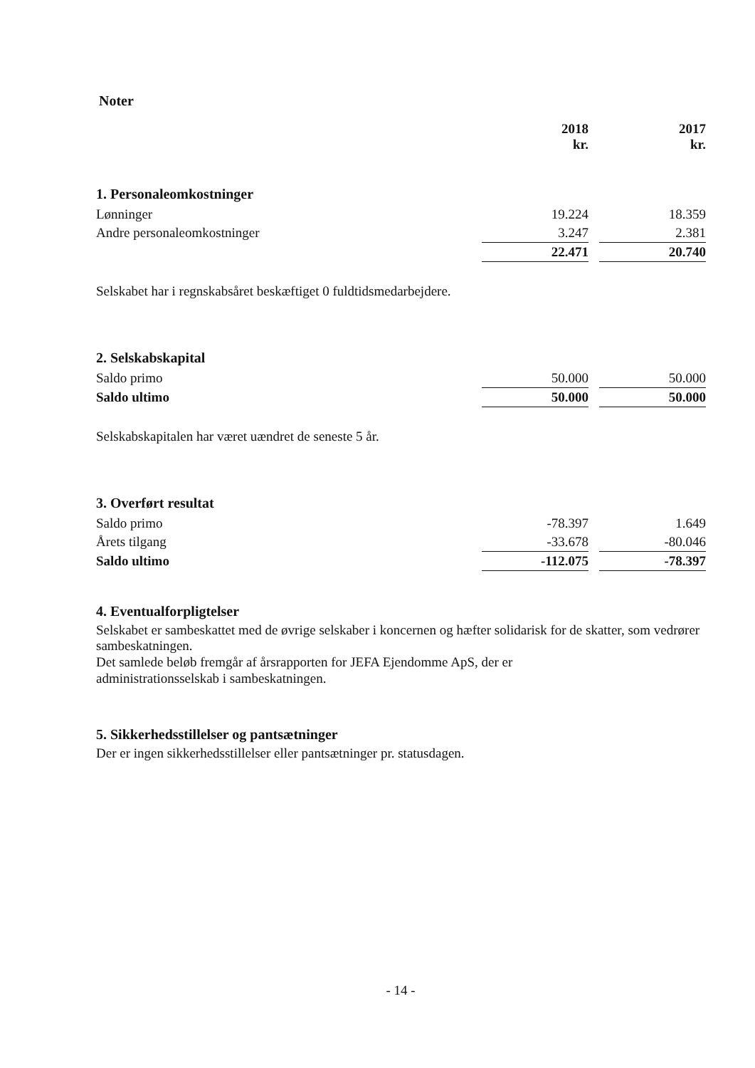Noter
| | 2018 kr. | | 2017 kr. |
1. Personaleomkostninger
| Lønninger | 19.224 | | 18.359 |
| Andre personaleomkostninger | 3.247 | | 2.381 |
| | 22.471 | | 20.740 |
Selskabet har i regnskabsåret beskæftiget 0 fuldtidsmedarbejdere.
2. Selskabskapital
| Saldo primo | 50.000 | | 50.000 |
| Saldo ultimo | 50.000 | | 50.000 |
Selskabskapitalen har været uændret de seneste 5 år.
3. Overført resultat
| Saldo primo | -78.397 | | 1.649 |
| Årets tilgang | -33.678 | | -80.046 |
| Saldo ultimo | -112.075 | | -78.397 |
4. Eventualforpligtelser
Selskabet er sambeskattet med de øvrige selskaber i koncernen og hæfter solidarisk for de skatter, som vedrører sambeskatningen.
Det samlede beløb fremgår af årsrapporten for JEFA Ejendomme ApS, der er
administrationsselskab i sambeskatningen.
5. Sikkerhedsstillelser og pantsætninger
Der er ingen sikkerhedsstillelser eller pantsætninger pr. statusdagen.
- 14 -